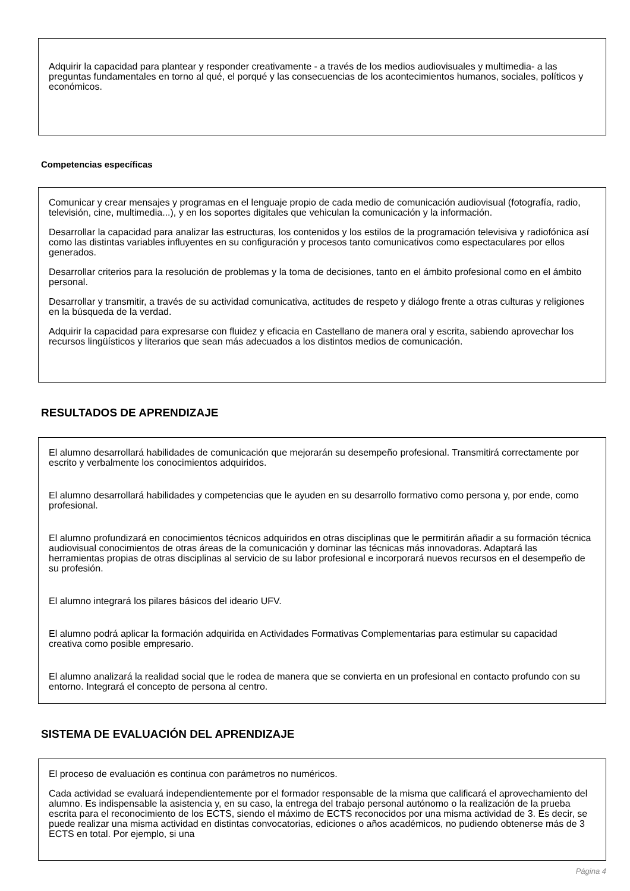Adquirir la capacidad para plantear y responder creativamente - a través de los medios audiovisuales y multimedia- a las preguntas fundamentales en torno al qué, el porqué y las consecuencias de los acontecimientos humanos, sociales, políticos y económicos.
Competencias específicas
Comunicar y crear mensajes y programas en el lenguaje propio de cada medio de comunicación audiovisual (fotografía, radio, televisión, cine, multimedia...), y en los soportes digitales que vehiculan la comunicación y la información.
Desarrollar la capacidad para analizar las estructuras, los contenidos y los estilos de la programación televisiva y radiofónica así como las distintas variables influyentes en su configuración y procesos tanto comunicativos como espectaculares por ellos generados.
Desarrollar criterios para la resolución de problemas y la toma de decisiones, tanto en el ámbito profesional como en el ámbito personal.
Desarrollar y transmitir, a través de su actividad comunicativa, actitudes de respeto y diálogo frente a otras culturas y religiones en la búsqueda de la verdad.
Adquirir la capacidad para expresarse con fluidez y eficacia en Castellano de manera oral y escrita, sabiendo aprovechar los recursos lingüísticos y literarios que sean más adecuados a los distintos medios de comunicación.
RESULTADOS DE APRENDIZAJE
El alumno desarrollará habilidades de comunicación que mejorarán su desempeño profesional. Transmitirá correctamente por escrito y verbalmente los conocimientos adquiridos.
El alumno desarrollará habilidades y competencias que le ayuden en su desarrollo formativo como persona y, por ende, como profesional.
El alumno profundizará en conocimientos técnicos adquiridos en otras disciplinas que le permitirán añadir a su formación técnica audiovisual conocimientos de otras áreas de la comunicación y dominar las técnicas más innovadoras. Adaptará las herramientas propias de otras disciplinas al servicio de su labor profesional e incorporará nuevos recursos en el desempeño de su profesión.
El alumno integrará los pilares básicos del ideario UFV.
El alumno podrá aplicar la formación adquirida en Actividades Formativas Complementarias para estimular su capacidad creativa como posible empresario.
El alumno analizará la realidad social que le rodea de manera que se convierta en un profesional en contacto profundo con su entorno. Integrará el concepto de persona al centro.
SISTEMA DE EVALUACIÓN DEL APRENDIZAJE
El proceso de evaluación es continua con parámetros no numéricos.
Cada actividad se evaluará independientemente por el formador responsable de la misma que calificará el aprovechamiento del alumno. Es indispensable la asistencia y, en su caso, la entrega del trabajo personal autónomo o la realización de la prueba escrita para el reconocimiento de los ECTS, siendo el máximo de ECTS reconocidos por una misma actividad de 3. Es decir, se puede realizar una misma actividad en distintas convocatorias, ediciones o años académicos, no pudiendo obtenerse más de 3 ECTS en total. Por ejemplo, si una
Página 4